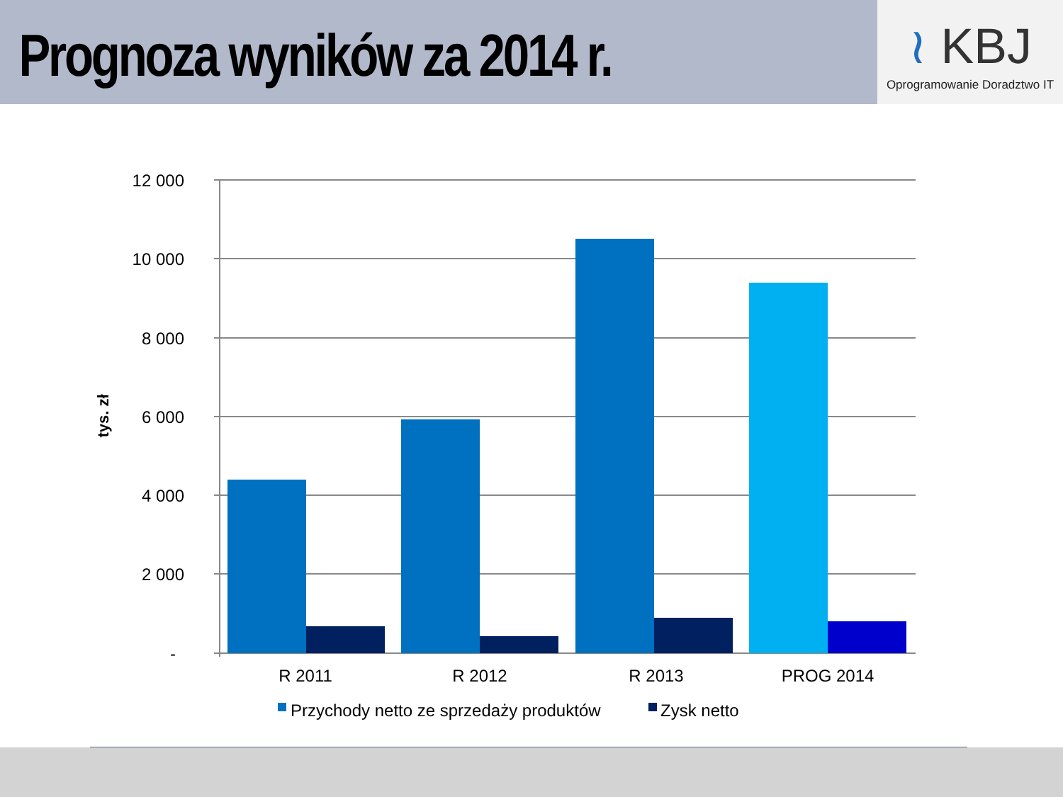Prognoza wyników za 2014 r.
≀ KBJ
Oprogramowanie Doradztwo IT
12 000
10 000
8 000
6 000
4 000
2 000
-
tys. zł
R 2011
R 2012
R 2013
PROG 2014
Przychody netto ze sprzedaży produktów
Zysk netto